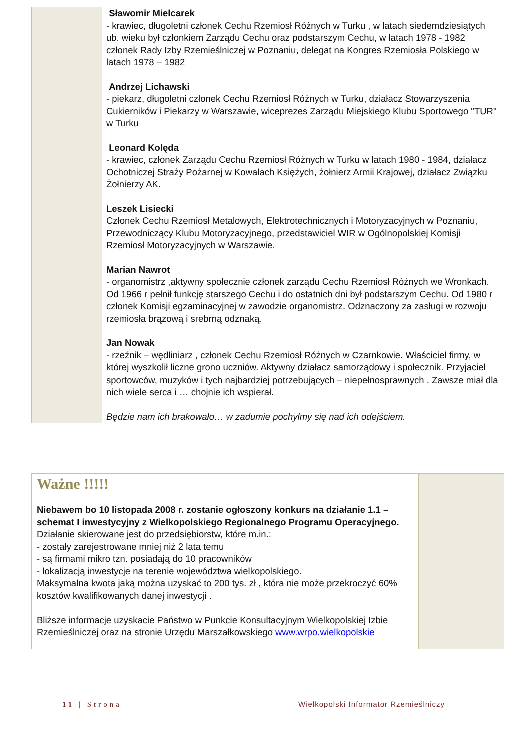Sławomir Mielcarek
- krawiec, długoletni członek Cechu Rzemiosł Różnych w Turku , w latach siedemdziesiątych ub. wieku był członkiem Zarządu Cechu oraz podstarszym Cechu, w latach 1978 - 1982 członek Rady Izby Rzemieślniczej w Poznaniu, delegat na Kongres Rzemiosła Polskiego w latach 1978 – 1982
Andrzej Lichawski
- piekarz, długoletni członek Cechu Rzemiosł Różnych w Turku, działacz Stowarzyszenia Cukierników i Piekarzy w Warszawie, wiceprezes Zarządu Miejskiego Klubu Sportowego "TUR" w Turku
Leonard Kolęda
- krawiec, członek Zarządu Cechu Rzemiosł Różnych w Turku w latach 1980 - 1984, działacz Ochotniczej Straży Pożarnej w Kowalach Księżych, żołnierz Armii Krajowej, działacz Związku Żołnierzy AK.
Leszek Lisiecki
Członek Cechu Rzemiosł Metalowych, Elektrotechnicznych i Motoryzacyjnych w Poznaniu, Przewodniczący Klubu Motoryzacyjnego, przedstawiciel WIR w Ogólnopolskiej Komisji Rzemiosł Motoryzacyjnych w Warszawie.
Marian Nawrot
- organomistrz ,aktywny społecznie członek zarządu Cechu Rzemiosł Różnych we Wronkach. Od 1966 r pełnił funkcję starszego Cechu i do ostatnich dni był podstarszym Cechu. Od 1980 r członek Komisji egzaminacyjnej w zawodzie organomistrz. Odznaczony za zasługi w rozwoju rzemiosła brązową i srebrną odznaką.
Jan Nowak
- rzeźnik – wędliniarz , członek Cechu Rzemiosł Różnych w Czarnkowie. Właściciel firmy, w której wyszkolił liczne grono uczniów. Aktywny działacz samorządowy i społecznik. Przyjaciel sportowców, muzyków i tych najbardziej potrzebujących – niepełnosprawnych . Zawsze miał dla nich wiele serca i … chojnie ich wspierał.
Będzie nam ich brakowało… w zadumie pochylmy się nad ich odejściem.
Ważne !!!!!
Niebawem bo 10 listopada 2008 r. zostanie ogłoszony konkurs na działanie 1.1 – schemat I inwestycyjny z Wielkopolskiego Regionalnego Programu Operacyjnego.
Działanie skierowane jest do przedsiębiorstw, które m.in.:
- zostały zarejestrowane mniej niż 2 lata temu
- są firmami mikro tzn. posiadają do 10 pracowników
- lokalizacją inwestycje na terenie województwa wielkopolskiego.
Maksymalna kwota jaką można uzyskać to 200 tys. zł , która nie może przekroczyć 60% kosztów kwalifikowanych danej inwestycji .
Bliższe informacje uzyskacie Państwo w Punkcie Konsultacyjnym Wielkopolskiej Izbie Rzemieślniczej oraz na stronie Urzędu Marszałkowskiego www.wrpo.wielkopolskie
11 | Strona Wielkopolski Informator Rzemieślniczy